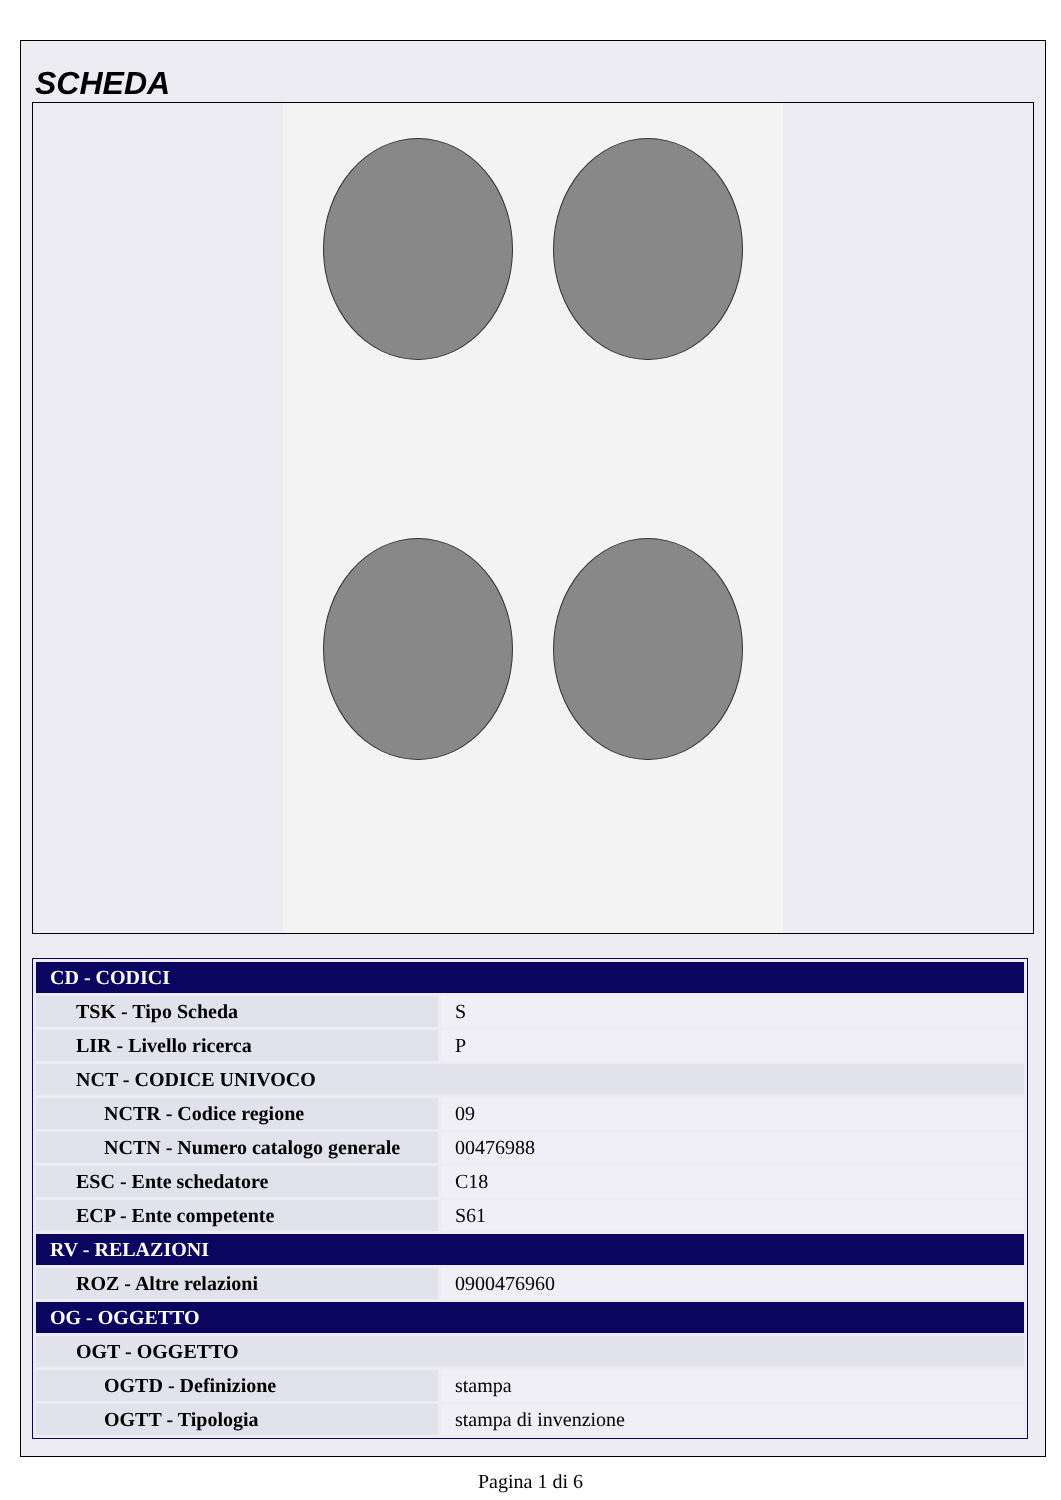SCHEDA
| CD - CODICI | |
| TSK - Tipo Scheda | S |
| LIR - Livello ricerca | P |
| NCT - CODICE UNIVOCO | |
| NCTR - Codice regione | 09 |
| NCTN - Numero catalogo generale | 00476988 |
| ESC - Ente schedatore | C18 |
| ECP - Ente competente | S61 |
| RV - RELAZIONI | |
| ROZ - Altre relazioni | 0900476960 |
| OG - OGGETTO | |
| OGT - OGGETTO | |
| OGTD - Definizione | stampa |
| OGTT - Tipologia | stampa di invenzione |
Pagina 1 di 6